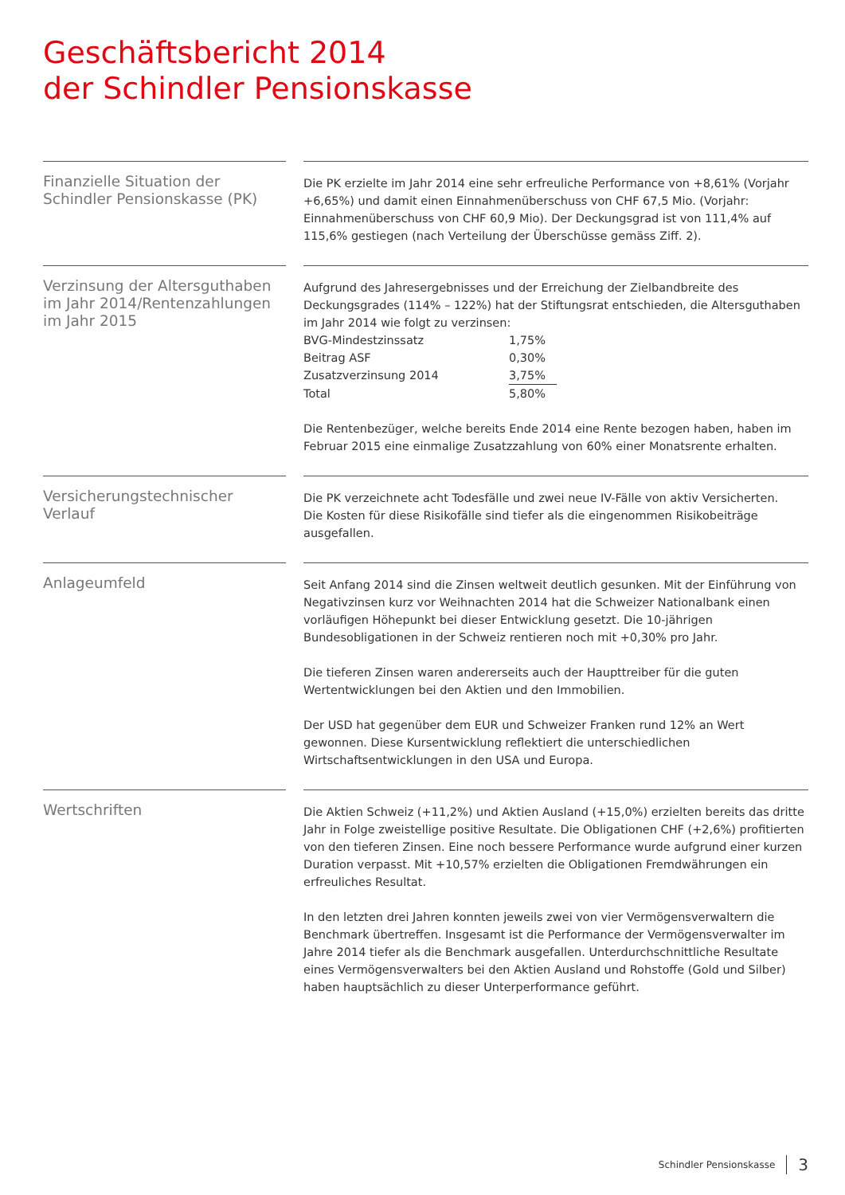Geschäftsbericht 2014
der Schindler Pensionskasse
Finanzielle Situation der Schindler Pensionskasse (PK)
Die PK erzielte im Jahr 2014 eine sehr erfreuliche Performance von +8,61% (Vorjahr +6,65%) und damit einen Einnahmenüberschuss von CHF 67,5 Mio. (Vorjahr: Einnahmenüberschuss von CHF 60,9 Mio). Der Deckungsgrad ist von 111,4% auf 115,6% gestiegen (nach Verteilung der Überschüsse gemäss Ziff. 2).
Verzinsung der Altersguthaben im Jahr 2014/Rentenzahlungen im Jahr 2015
Aufgrund des Jahresergebnisses und der Erreichung der Zielbandbreite des Deckungsgrades (114% – 122%) hat der Stiftungsrat entschieden, die Altersguthaben im Jahr 2014 wie folgt zu verzinsen:
| BVG-Mindestzinssatz | 1,75% |
| Beitrag ASF | 0,30% |
| Zusatzverzinsung 2014 | 3,75% |
| Total | 5,80% |
Die Rentenbezüger, welche bereits Ende 2014 eine Rente bezogen haben, haben im Februar 2015 eine einmalige Zusatzzahlung von 60% einer Monatsrente erhalten.
Versicherungstechnischer Verlauf
Die PK verzeichnete acht Todesfälle und zwei neue IV-Fälle von aktiv Versicherten.
Die Kosten für diese Risikofälle sind tiefer als die eingenommen Risikobeiträge ausgefallen.
Anlageumfeld
Seit Anfang 2014 sind die Zinsen weltweit deutlich gesunken. Mit der Einführung von Negativzinsen kurz vor Weihnachten 2014 hat die Schweizer Nationalbank einen vorläufigen Höhepunkt bei dieser Entwicklung gesetzt. Die 10-jährigen Bundesobligationen in der Schweiz rentieren noch mit +0,30% pro Jahr.
Die tieferen Zinsen waren andererseits auch der Haupttreiber für die guten Wertentwicklungen bei den Aktien und den Immobilien.
Der USD hat gegenüber dem EUR und Schweizer Franken rund 12% an Wert gewonnen. Diese Kursentwicklung reflektiert die unterschiedlichen Wirtschaftsentwicklungen in den USA und Europa.
Wertschriften
Die Aktien Schweiz (+11,2%) und Aktien Ausland (+15,0%) erzielten bereits das dritte Jahr in Folge zweistellige positive Resultate. Die Obligationen CHF (+2,6%) profitierten von den tieferen Zinsen. Eine noch bessere Performance wurde aufgrund einer kurzen Duration verpasst. Mit +10,57% erzielten die Obligationen Fremdwährungen ein erfreuliches Resultat.
In den letzten drei Jahren konnten jeweils zwei von vier Vermögensverwaltern die Benchmark übertreffen. Insgesamt ist die Performance der Vermögensverwalter im Jahre 2014 tiefer als die Benchmark ausgefallen. Unterdurchschnittliche Resultate eines Vermögensverwalters bei den Aktien Ausland und Rohstoffe (Gold und Silber) haben hauptsächlich zu dieser Unterperformance geführt.
Schindler Pensionskasse 3